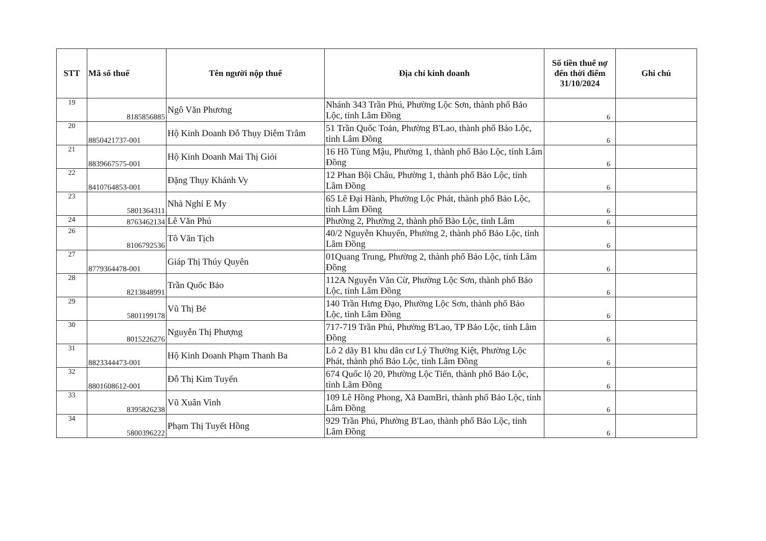| STT | Mã số thuế | Tên người nộp thuế | Địa chỉ kinh doanh | Số tiền thuế nợ đến thời điểm 31/10/2024 | Ghi chú |
| --- | --- | --- | --- | --- | --- |
| 19 | 8185856885 | Ngô Văn Phương | Nhánh 343 Trần Phú, Phường Lộc Sơn, thành phố Bảo Lộc, tỉnh Lâm Đồng | 6 | |
| 20 | 8850421737-001 | Hộ Kinh Doanh Đỗ Thụy Diễm Trâm | 51 Trần Quốc Toản, Phường B'Lao, thành phố Bảo Lộc, tỉnh Lâm Đồng | 6 | |
| 21 | 8839667575-001 | Hộ Kinh Doanh Mai Thị Giỏi | 16 Hồ Tùng Mậu, Phường 1, thành phố Bảo Lộc, tỉnh Lâm Đồng | 6 | |
| 22 | 8410764853-001 | Đặng Thụy Khánh Vy | 12 Phan Bội Châu, Phường 1, thành phố Bảo Lộc, tỉnh Lâm Đồng | 6 | |
| 23 | 5801364311 | Nhà Nghỉ E My | 65 Lê Đại Hành, Phường Lộc Phát, thành phố Bảo Lộc, tỉnh Lâm Đồng | 6 | |
| 24 | 8763462134 | Lê Văn Phú | Phường 2, Phường 2, thành phố Bảo Lộc, tỉnh Lâm | 6 | |
| 26 | 8106792536 | Tô Văn Tịch | 40/2 Nguyễn Khuyến, Phường 2, thành phố Bảo Lộc, tỉnh Lâm Đồng | 6 | |
| 27 | 8779364478-001 | Giáp Thị Thúy Quyên | 01Quang Trung, Phường 2, thành phố Bảo Lộc, tỉnh Lâm Đồng | 6 | |
| 28 | 8213848991 | Trần Quốc Bảo | 112A Nguyễn Văn Cừ, Phường Lộc Sơn, thành phố Bảo Lộc, tỉnh Lâm Đồng | 6 | |
| 29 | 5801199178 | Vũ Thị Bé | 140 Trần Hưng Đạo, Phường Lộc Sơn, thành phố Bảo Lộc, tỉnh Lâm Đồng | 6 | |
| 30 | 8015226276 | Nguyễn Thị Phượng | 717-719 Trần Phú, Phường B'Lao, TP Bảo Lộc, tỉnh Lâm Đồng | 6 | |
| 31 | 8823344473-001 | Hộ Kinh Doanh Phạm Thanh Ba | Lô 2 dãy B1 khu dân cư Lý Thường Kiệt, Phường Lộc Phát, thành phố Bảo Lộc, tỉnh Lâm Đồng | 6 | |
| 32 | 8801608612-001 | Đỗ Thị Kim Tuyến | 674 Quốc lộ 20, Phường Lộc Tiến, thành phố Bảo Lộc, tỉnh Lâm Đồng | 6 | |
| 33 | 8395826238 | Vũ Xuân Vinh | 109 Lê Hồng Phong, Xã ĐamBri, thành phố Bảo Lộc, tỉnh Lâm Đồng | 6 | |
| 34 | 5800396222 | Phạm Thị Tuyết Hồng | 929 Trần Phú, Phường B'Lao, thành phố Bảo Lộc, tỉnh Lâm Đồng | 6 | |